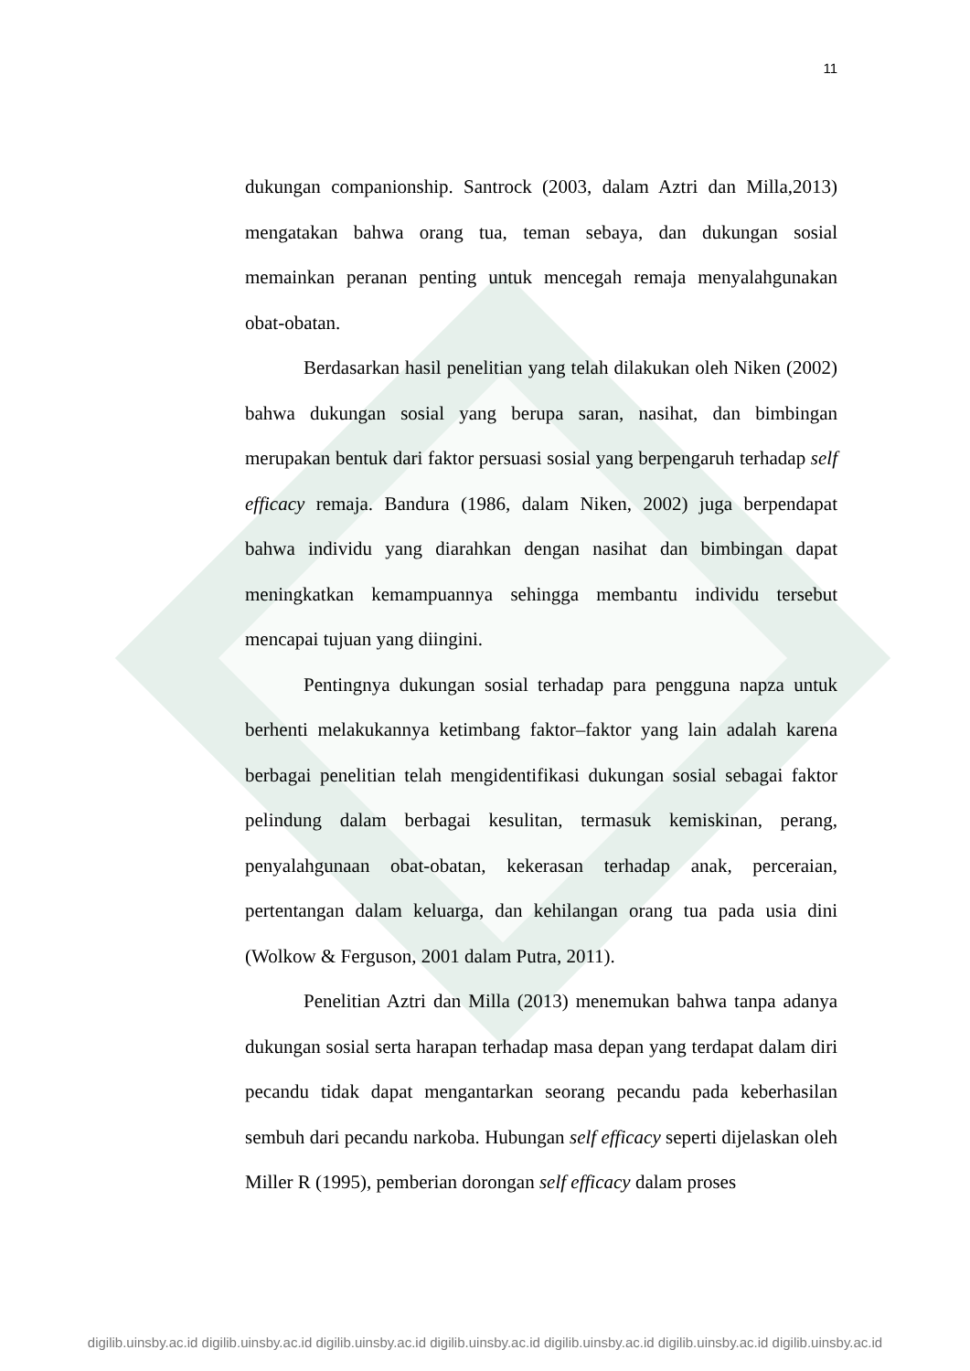11
dukungan companionship. Santrock (2003, dalam Aztri dan Milla,2013) mengatakan bahwa orang tua, teman sebaya, dan dukungan sosial memainkan peranan penting untuk mencegah remaja menyalahgunakan obat-obatan.
Berdasarkan hasil penelitian yang telah dilakukan oleh Niken (2002) bahwa dukungan sosial yang berupa saran, nasihat, dan bimbingan merupakan bentuk dari faktor persuasi sosial yang berpengaruh terhadap self efficacy remaja. Bandura (1986, dalam Niken, 2002) juga berpendapat bahwa individu yang diarahkan dengan nasihat dan bimbingan dapat meningkatkan kemampuannya sehingga membantu individu tersebut mencapai tujuan yang diingini.
Pentingnya dukungan sosial terhadap para pengguna napza untuk berhenti melakukannya ketimbang faktor–faktor yang lain adalah karena berbagai penelitian telah mengidentifikasi dukungan sosial sebagai faktor pelindung dalam berbagai kesulitan, termasuk kemiskinan, perang, penyalahgunaan obat-obatan, kekerasan terhadap anak, perceraian, pertentangan dalam keluarga, dan kehilangan orang tua pada usia dini (Wolkow & Ferguson, 2001 dalam Putra, 2011).
Penelitian Aztri dan Milla (2013) menemukan bahwa tanpa adanya dukungan sosial serta harapan terhadap masa depan yang terdapat dalam diri pecandu tidak dapat mengantarkan seorang pecandu pada keberhasilan sembuh dari pecandu narkoba. Hubungan self efficacy seperti dijelaskan oleh Miller R (1995), pemberian dorongan self efficacy dalam proses
digilib.uinsby.ac.id digilib.uinsby.ac.id digilib.uinsby.ac.id digilib.uinsby.ac.id digilib.uinsby.ac.id digilib.uinsby.ac.id digilib.uinsby.ac.id